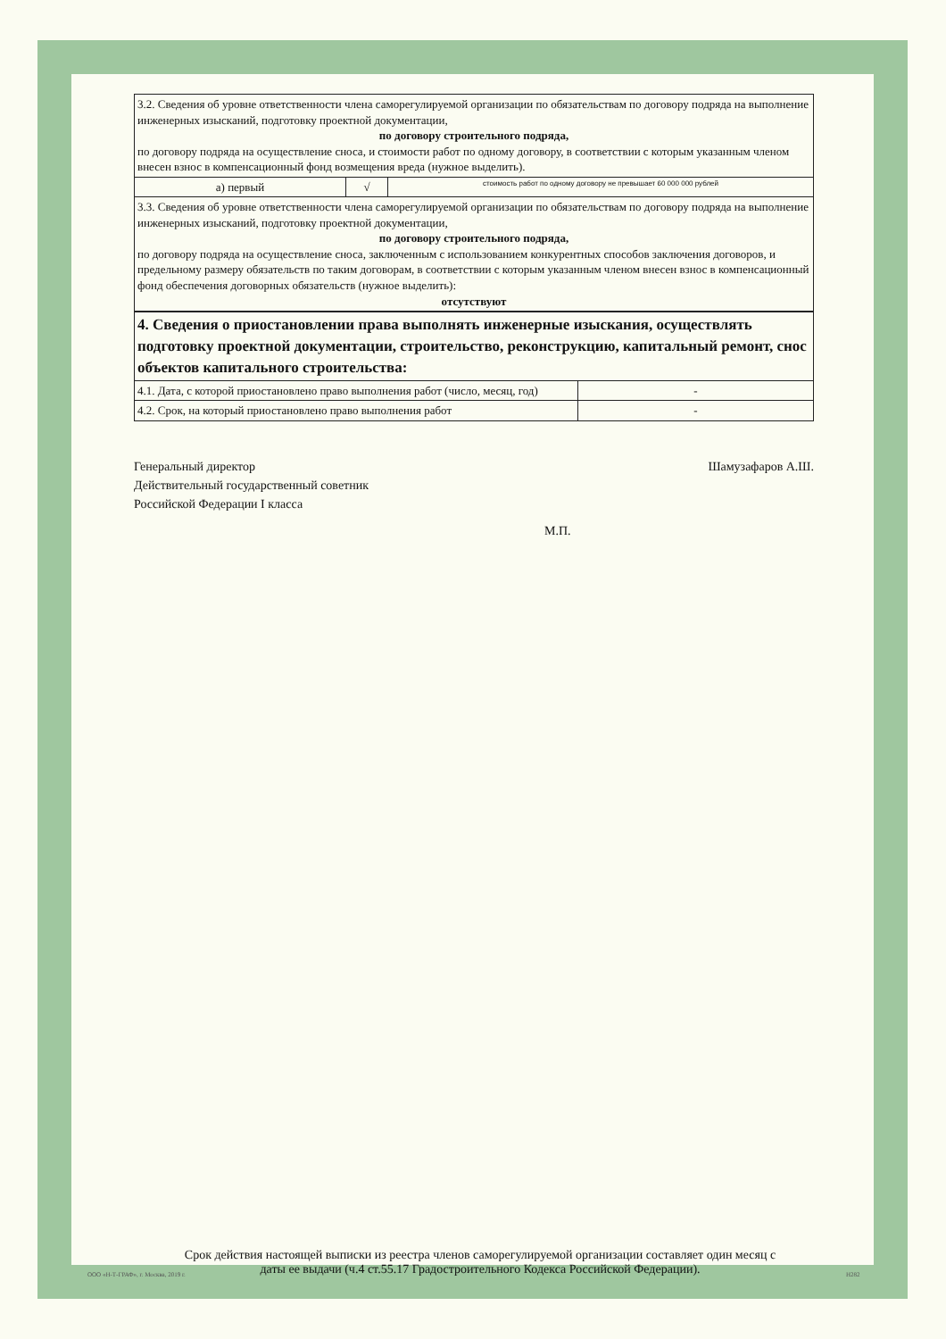| 3.2. Сведения об уровне ответственности члена саморегулируемой организации по обязательствам по договору подряда на выполнение инженерных изысканий, подготовку проектной документации, по договору строительного подряда, по договору подряда на осуществление сноса, и стоимости работ по одному договору, в соответствии с которым указанным членом внесен взнос в компенсационный фонд возмещения вреда (нужное выделить). | | |
| а) первый | √ | стоимость работ по одному договору не превышает 60 000 000 рублей |
| 3.3. Сведения об уровне ответственности члена саморегулируемой организации по обязательствам по договору подряда на выполнение инженерных изысканий, подготовку проектной документации, по договору строительного подряда, по договору подряда на осуществление сноса, заключенным с использованием конкурентных способов заключения договоров, и предельному размеру обязательств по таким договорам, в соответствии с которым указанным членом внесен взнос в компенсационный фонд обеспечения договорных обязательств (нужное выделить): отсутствуют | | |
| 4. Сведения о приостановлении права выполнять инженерные изыскания, осуществлять подготовку проектной документации, строительство, реконструкцию, капитальный ремонт, снос объектов капитального строительства: | |
| 4.1. Дата, с которой приостановлено право выполнения работ (число, месяц, год) | - |
| 4.2. Срок, на который приостановлено право выполнения работ | - |
Генеральный директор
Действительный государственный советник
Российской Федерации I класса
Шамузафаров А.Ш.
М.П.
Срок действия настоящей выписки из реестра членов саморегулируемой организации составляет один месяц с даты ее выдачи (ч.4 ст.55.17 Градостроительного Кодекса Российской Федерации).
ООО «Н-Т-ГРАФ», г. Москва, 2019 г.
Н282